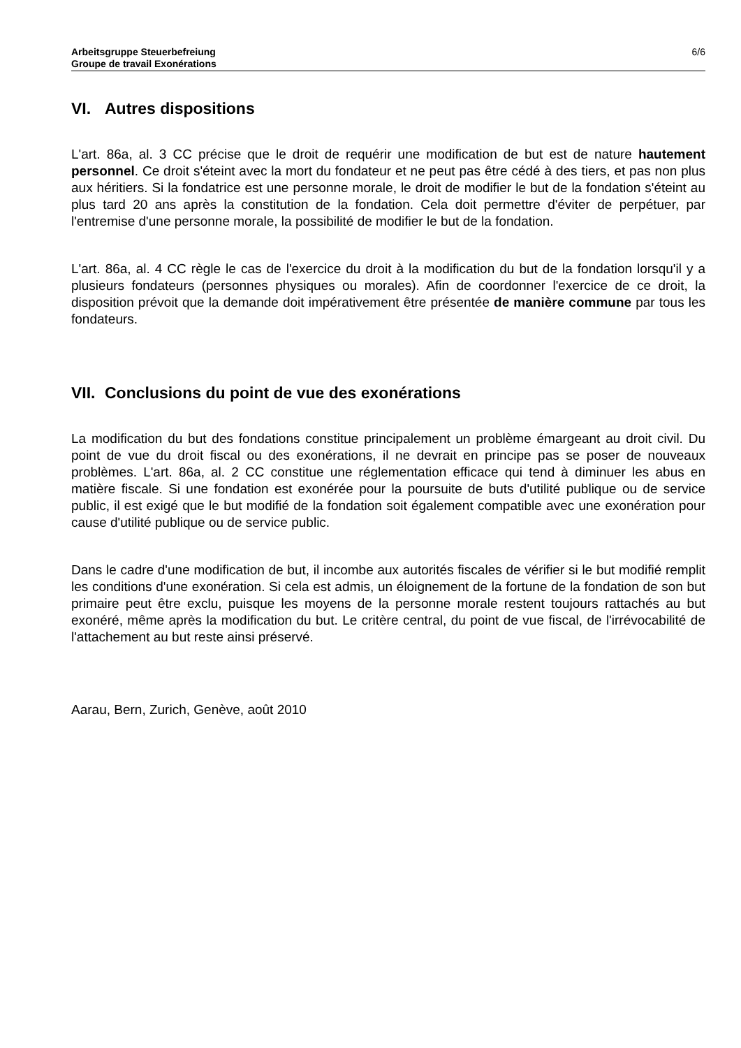Arbeitsgruppe Steuerbefreiung
Groupe de travail Exonérations
6/6
VI. Autres dispositions
L'art. 86a, al. 3 CC précise que le droit de requérir une modification de but est de nature hautement personnel. Ce droit s'éteint avec la mort du fondateur et ne peut pas être cédé à des tiers, et pas non plus aux héritiers. Si la fondatrice est une personne morale, le droit de modifier le but de la fondation s'éteint au plus tard 20 ans après la constitution de la fondation. Cela doit permettre d'éviter de perpétuer, par l'entremise d'une personne morale, la possibilité de modifier le but de la fondation.
L'art. 86a, al. 4 CC règle le cas de l'exercice du droit à la modification du but de la fondation lorsqu'il y a plusieurs fondateurs (personnes physiques ou morales). Afin de coordonner l'exercice de ce droit, la disposition prévoit que la demande doit impérativement être présentée de manière commune par tous les fondateurs.
VII. Conclusions du point de vue des exonérations
La modification du but des fondations constitue principalement un problème émargeant au droit civil. Du point de vue du droit fiscal ou des exonérations, il ne devrait en principe pas se poser de nouveaux problèmes. L'art. 86a, al. 2 CC constitue une réglementation efficace qui tend à diminuer les abus en matière fiscale. Si une fondation est exonérée pour la poursuite de buts d'utilité publique ou de service public, il est exigé que le but modifié de la fondation soit également compatible avec une exonération pour cause d'utilité publique ou de service public.
Dans le cadre d'une modification de but, il incombe aux autorités fiscales de vérifier si le but modifié remplit les conditions d'une exonération. Si cela est admis, un éloignement de la fortune de la fondation de son but primaire peut être exclu, puisque les moyens de la personne morale restent toujours rattachés au but exonéré, même après la modification du but. Le critère central, du point de vue fiscal, de l'irrévocabilité de l'attachement au but reste ainsi préservé.
Aarau, Bern, Zurich, Genève, août 2010